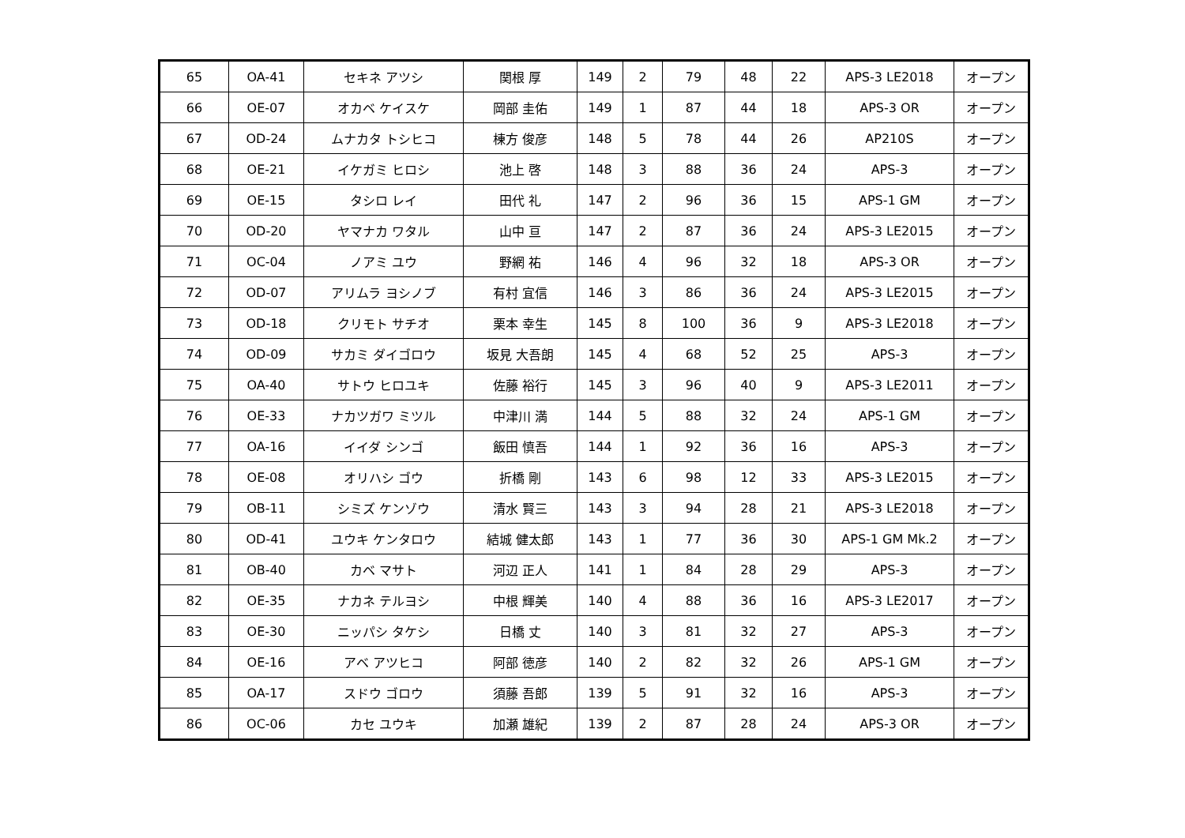| 65 | OA-41 | セキネ アツシ | 関根 厚 | 149 | 2 | 79 | 48 | 22 | APS-3 LE2018 | オープン |
| 66 | OE-07 | オカベ ケイスケ | 岡部 圭佑 | 149 | 1 | 87 | 44 | 18 | APS-3 OR | オープン |
| 67 | OD-24 | ムナカタ トシヒコ | 棟方 俊彦 | 148 | 5 | 78 | 44 | 26 | AP210S | オープン |
| 68 | OE-21 | イケガミ ヒロシ | 池上 啓 | 148 | 3 | 88 | 36 | 24 | APS-3 | オープン |
| 69 | OE-15 | タシロ レイ | 田代 礼 | 147 | 2 | 96 | 36 | 15 | APS-1 GM | オープン |
| 70 | OD-20 | ヤマナカ ワタル | 山中 亘 | 147 | 2 | 87 | 36 | 24 | APS-3 LE2015 | オープン |
| 71 | OC-04 | ノアミ ユウ | 野網 祐 | 146 | 4 | 96 | 32 | 18 | APS-3 OR | オープン |
| 72 | OD-07 | アリムラ ヨシノブ | 有村 宜信 | 146 | 3 | 86 | 36 | 24 | APS-3 LE2015 | オープン |
| 73 | OD-18 | クリモト サチオ | 栗本 幸生 | 145 | 8 | 100 | 36 | 9 | APS-3 LE2018 | オープン |
| 74 | OD-09 | サカミ ダイゴロウ | 坂見 大吾朗 | 145 | 4 | 68 | 52 | 25 | APS-3 | オープン |
| 75 | OA-40 | サトウ ヒロユキ | 佐藤 裕行 | 145 | 3 | 96 | 40 | 9 | APS-3 LE2011 | オープン |
| 76 | OE-33 | ナカツガワ ミツル | 中津川 満 | 144 | 5 | 88 | 32 | 24 | APS-1 GM | オープン |
| 77 | OA-16 | イイダ シンゴ | 飯田 慎吾 | 144 | 1 | 92 | 36 | 16 | APS-3 | オープン |
| 78 | OE-08 | オリハシ ゴウ | 折橋 剛 | 143 | 6 | 98 | 12 | 33 | APS-3 LE2015 | オープン |
| 79 | OB-11 | シミズ ケンゾウ | 清水 賢三 | 143 | 3 | 94 | 28 | 21 | APS-3 LE2018 | オープン |
| 80 | OD-41 | ユウキ ケンタロウ | 結城 健太郎 | 143 | 1 | 77 | 36 | 30 | APS-1 GM Mk.2 | オープン |
| 81 | OB-40 | カベ マサト | 河辺 正人 | 141 | 1 | 84 | 28 | 29 | APS-3 | オープン |
| 82 | OE-35 | ナカネ テルヨシ | 中根 輝美 | 140 | 4 | 88 | 36 | 16 | APS-3 LE2017 | オープン |
| 83 | OE-30 | ニッパシ タケシ | 日橋 丈 | 140 | 3 | 81 | 32 | 27 | APS-3 | オープン |
| 84 | OE-16 | アベ アツヒコ | 阿部 徳彦 | 140 | 2 | 82 | 32 | 26 | APS-1 GM | オープン |
| 85 | OA-17 | スドウ ゴロウ | 須藤 吾郎 | 139 | 5 | 91 | 32 | 16 | APS-3 | オープン |
| 86 | OC-06 | カセ ユウキ | 加瀬 雄紀 | 139 | 2 | 87 | 28 | 24 | APS-3 OR | オープン |